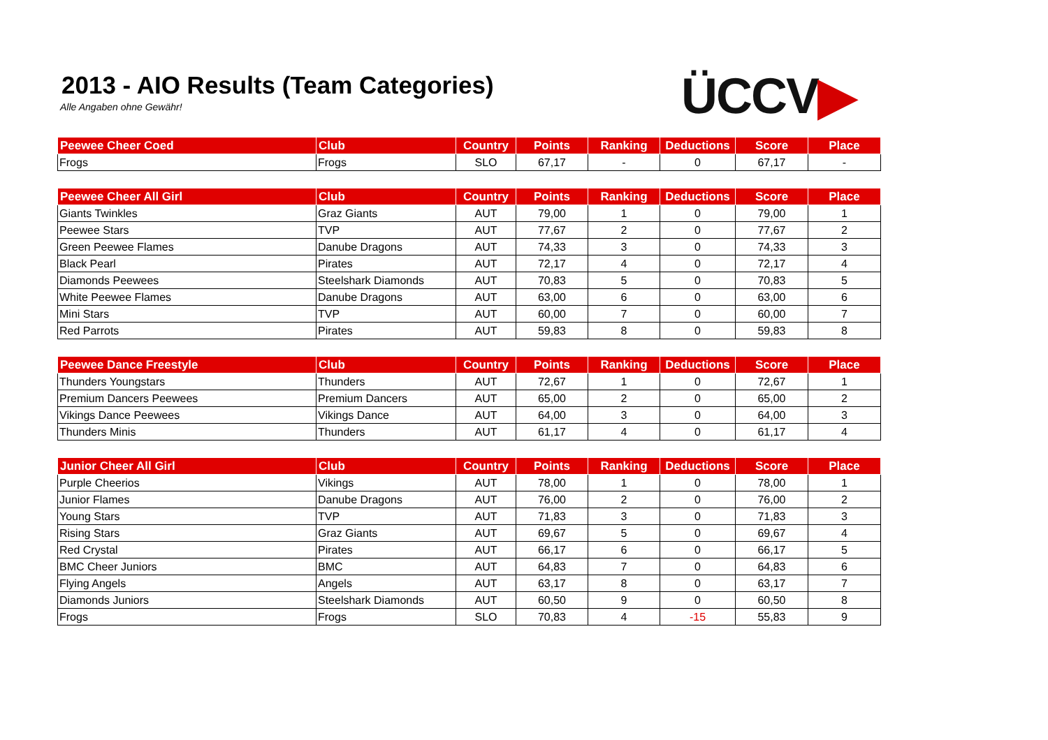2013 - AIO Results (Team Categories)
Alle Angaben ohne Gewähr! ÜCCV▶
| Peewee Cheer Coed | Club | Country | Points | Ranking | Deductions | Score | Place |
| --- | --- | --- | --- | --- | --- | --- | --- |
| Frogs | Frogs | SLO | 67,17 | - | 0 | 67,17 | - |
| Peewee Cheer All Girl | Club | Country | Points | Ranking | Deductions | Score | Place |
| --- | --- | --- | --- | --- | --- | --- | --- |
| Giants Twinkles | Graz Giants | AUT | 79,00 | 1 | 0 | 79,00 | 1 |
| Peewee Stars | TVP | AUT | 77,67 | 2 | 0 | 77,67 | 2 |
| Green Peewee Flames | Danube Dragons | AUT | 74,33 | 3 | 0 | 74,33 | 3 |
| Black Pearl | Pirates | AUT | 72,17 | 4 | 0 | 72,17 | 4 |
| Diamonds Peewees | Steelshark Diamonds | AUT | 70,83 | 5 | 0 | 70,83 | 5 |
| White Peewee Flames | Danube Dragons | AUT | 63,00 | 6 | 0 | 63,00 | 6 |
| Mini Stars | TVP | AUT | 60,00 | 7 | 0 | 60,00 | 7 |
| Red Parrots | Pirates | AUT | 59,83 | 8 | 0 | 59,83 | 8 |
| Peewee Dance Freestyle | Club | Country | Points | Ranking | Deductions | Score | Place |
| --- | --- | --- | --- | --- | --- | --- | --- |
| Thunders Youngstars | Thunders | AUT | 72,67 | 1 | 0 | 72,67 | 1 |
| Premium Dancers Peewees | Premium Dancers | AUT | 65,00 | 2 | 0 | 65,00 | 2 |
| Vikings Dance Peewees | Vikings Dance | AUT | 64,00 | 3 | 0 | 64,00 | 3 |
| Thunders Minis | Thunders | AUT | 61,17 | 4 | 0 | 61,17 | 4 |
| Junior Cheer All Girl | Club | Country | Points | Ranking | Deductions | Score | Place |
| --- | --- | --- | --- | --- | --- | --- | --- |
| Purple Cheerios | Vikings | AUT | 78,00 | 1 | 0 | 78,00 | 1 |
| Junior Flames | Danube Dragons | AUT | 76,00 | 2 | 0 | 76,00 | 2 |
| Young Stars | TVP | AUT | 71,83 | 3 | 0 | 71,83 | 3 |
| Rising Stars | Graz Giants | AUT | 69,67 | 5 | 0 | 69,67 | 4 |
| Red Crystal | Pirates | AUT | 66,17 | 6 | 0 | 66,17 | 5 |
| BMC Cheer Juniors | BMC | AUT | 64,83 | 7 | 0 | 64,83 | 6 |
| Flying Angels | Angels | AUT | 63,17 | 8 | 0 | 63,17 | 7 |
| Diamonds Juniors | Steelshark Diamonds | AUT | 60,50 | 9 | 0 | 60,50 | 8 |
| Frogs | Frogs | SLO | 70,83 | 4 | -15 | 55,83 | 9 |